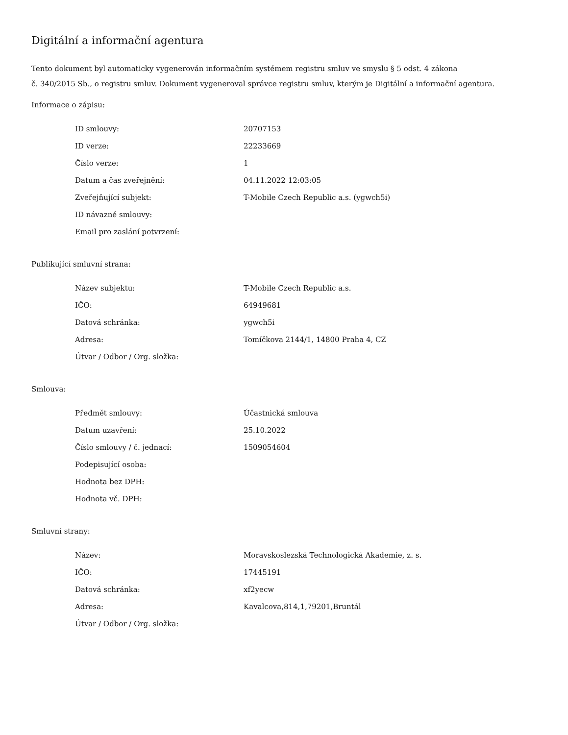Digitální a informační agentura
Tento dokument byl automaticky vygenerován informačním systémem registru smluv ve smyslu § 5 odst. 4 zákona
č. 340/2015 Sb., o registru smluv. Dokument vygeneroval správce registru smluv, kterým je Digitální a informační agentura.
Informace o zápisu:
| ID smlouvy: | 20707153 |
| ID verze: | 22233669 |
| Číslo verze: | 1 |
| Datum a čas zveřejnění: | 04.11.2022 12:03:05 |
| Zveřejňující subjekt: | T-Mobile Czech Republic a.s. (ygwch5i) |
| ID návazné smlouvy: | |
| Email pro zaslání potvrzení: | |
Publikující smluvní strana:
| Název subjektu: | T-Mobile Czech Republic a.s. |
| IČO: | 64949681 |
| Datová schránka: | ygwch5i |
| Adresa: | Tomíčkova 2144/1, 14800 Praha 4, CZ |
| Útvar / Odbor / Org. složka: | |
Smlouva:
| Předmět smlouvy: | Účastnická smlouva |
| Datum uzavření: | 25.10.2022 |
| Číslo smlouvy / č. jednací: | 1509054604 |
| Podepisující osoba: | |
| Hodnota bez DPH: | |
| Hodnota vč. DPH: | |
Smluvní strany:
| Název: | Moravskoslezská Technologická Akademie, z. s. |
| IČO: | 17445191 |
| Datová schránka: | xf2yecw |
| Adresa: | Kavalcova,814,1,79201,Bruntál |
| Útvar / Odbor / Org. složka: | |